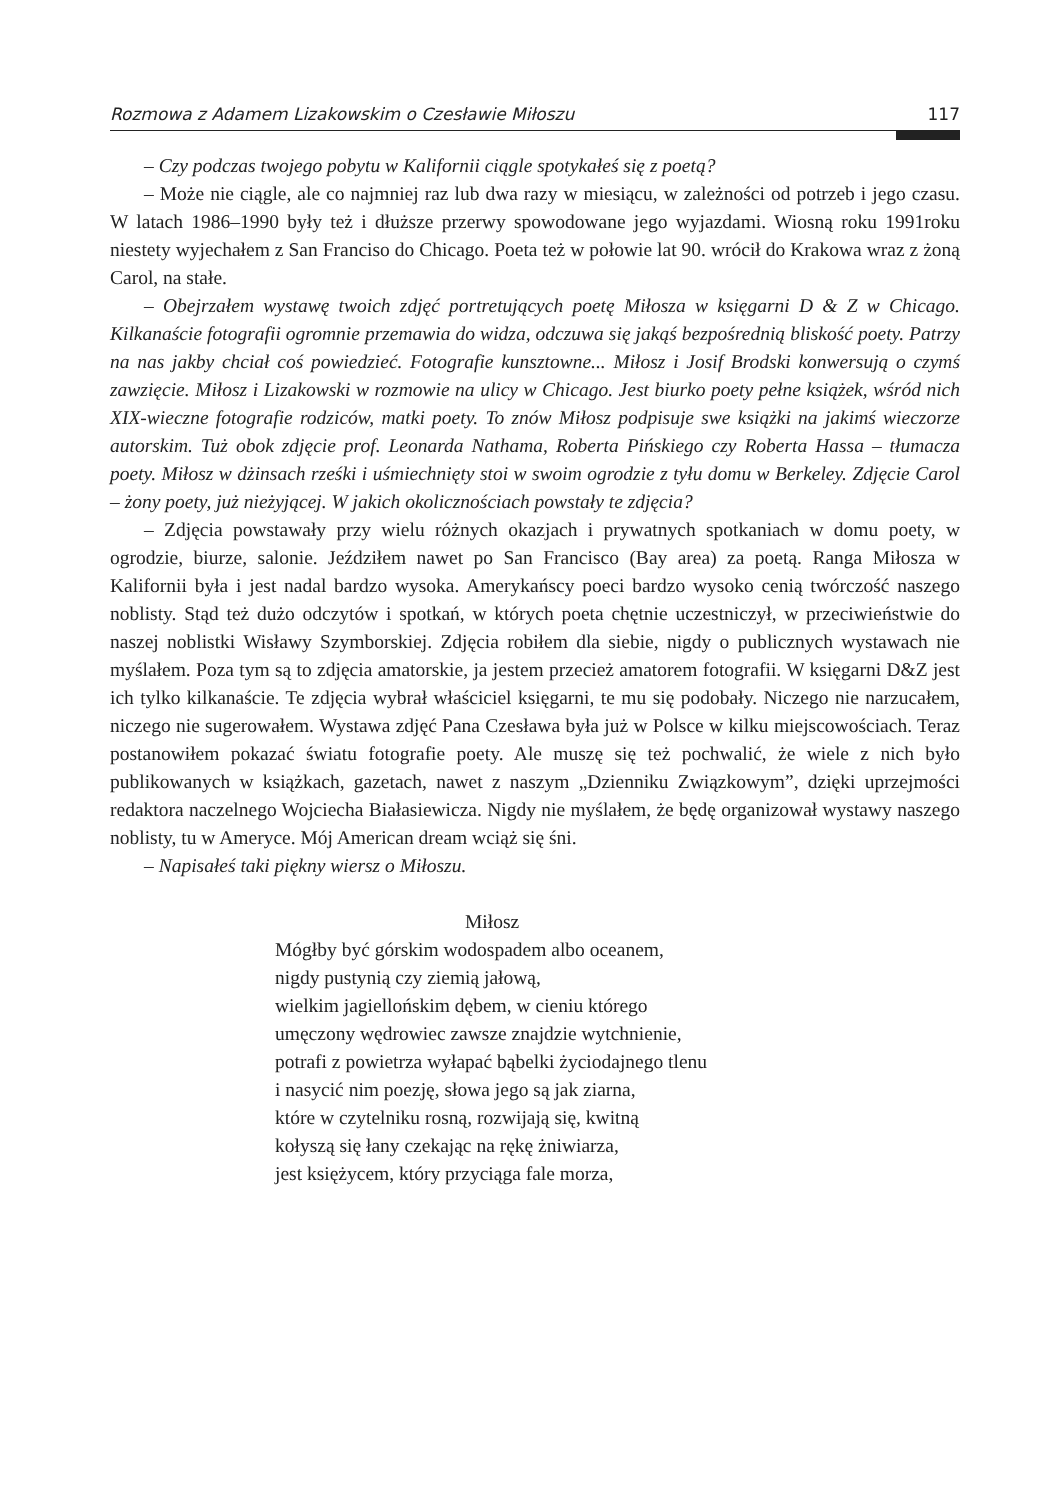Rozmowa z Adamem Lizakowskim o Czesławie Miłoszu 117
– Czy podczas twojego pobytu w Kalifornii ciągle spotykałeś się z poetą?
– Może nie ciągle, ale co najmniej raz lub dwa razy w miesiącu, w zależności od potrzeb i jego czasu. W latach 1986–1990 były też i dłuższe przerwy spowodowane jego wyjazdami. Wiosną roku 1991roku niestety wyjechałem z San Franciso do Chicago. Poeta też w połowie lat 90. wrócił do Krakowa wraz z żoną Carol, na stałe.
– Obejrzałem wystawę twoich zdjęć portretujących poetę Miłosza w księgarni D & Z w Chicago. Kilkanaście fotografii ogromnie przemawia do widza, odczuwa się jakąś bezpośrednią bliskość poety. Patrzy na nas jakby chciał coś powiedzieć. Fotografie kunsztowne... Miłosz i Josif Brodski konwersują o czymś zawzięcie. Miłosz i Lizakowski w rozmowie na ulicy w Chicago. Jest biurko poety pełne książek, wśród nich XIX-wieczne fotografie rodziców, matki poety. To znów Miłosz podpisuje swe książki na jakimś wieczorze autorskim. Tuż obok zdjęcie prof. Leonarda Nathama, Roberta Pińskiego czy Roberta Hassa – tłumacza poety. Miłosz w dżinsach rześki i uśmiechnięty stoi w swoim ogrodzie z tyłu domu w Berkeley. Zdjęcie Carol – żony poety, już nieżyjącej. W jakich okolicznościach powstały te zdjęcia?
– Zdjęcia powstawały przy wielu różnych okazjach i prywatnych spotkaniach w domu poety, w ogrodzie, biurze, salonie. Jeździłem nawet po San Francisco (Bay area) za poetą. Ranga Miłosza w Kalifornii była i jest nadal bardzo wysoka. Amerykańscy poeci bardzo wysoko cenią twórczość naszego noblisty. Stąd też dużo odczytów i spotkań, w których poeta chętnie uczestniczył, w przeciwieństwie do naszej noblistki Wisławy Szymborskiej. Zdjęcia robiłem dla siebie, nigdy o publicznych wystawach nie myślałem. Poza tym są to zdjęcia amatorskie, ja jestem przecież amatorem fotografii. W księgarni D&Z jest ich tylko kilkanaście. Te zdjęcia wybrał właściciel księgarni, te mu się podobały. Niczego nie narzucałem, niczego nie sugerowałem. Wystawa zdjęć Pana Czesława była już w Polsce w kilku miejscowościach. Teraz postanowiłem pokazać światu fotografie poety. Ale muszę się też pochwalić, że wiele z nich było publikowanych w książkach, gazetach, nawet z naszym „Dzienniku Związkowym”, dzięki uprzejmości redaktora naczelnego Wojciecha Białasiewicza. Nigdy nie myślałem, że będę organizował wystawy naszego noblisty, tu w Ameryce. Mój American dream wciąż się śni.
– Napisałeś taki piękny wiersz o Miłoszu.
Miłosz
Mógłby być górskim wodospadem albo oceanem,
nigdy pustynią czy ziemią jałową,
wielkim jagiellońskim dębem, w cieniu którego
umęczony wędrowiec zawsze znajdzie wytchnienie,
potrafi z powietrza wyłapać bąbelki życiodajnego tlenu
i nasycić nim poezję, słowa jego są jak ziarna,
które w czytelniku rosną, rozwijają się, kwitną
kołyszą się łany czekając na rękę żniwiarza,
jest księżycem, który przyciąga fale morza,